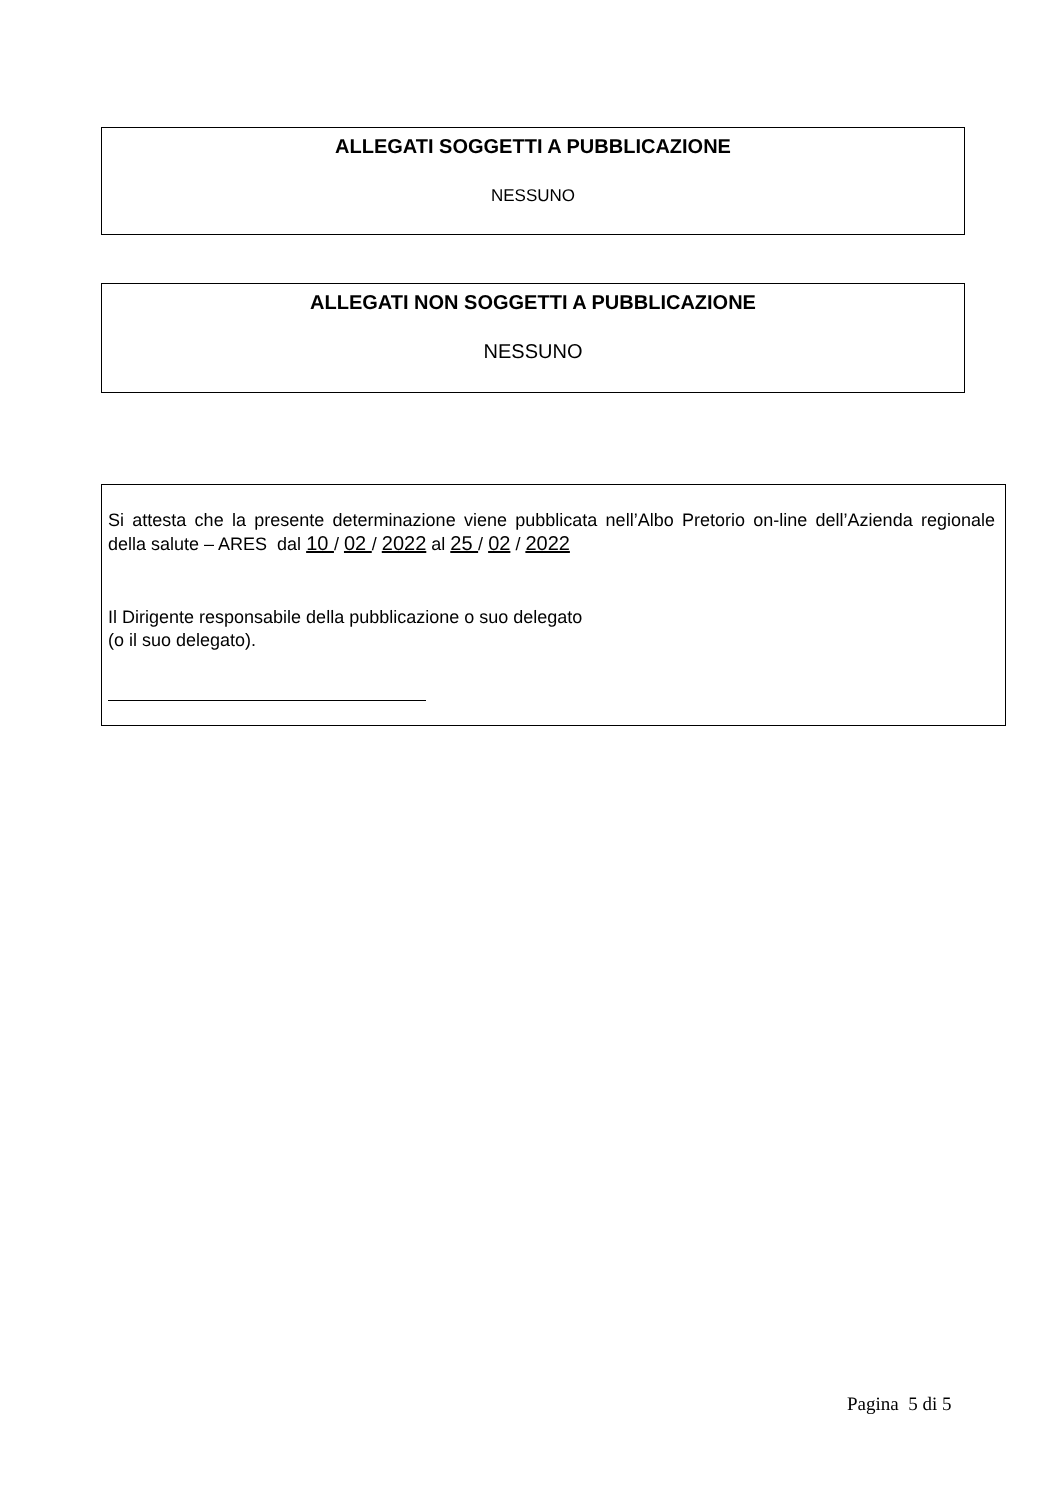ALLEGATI SOGGETTI A PUBBLICAZIONE
NESSUNO
ALLEGATI NON SOGGETTI A PUBBLICAZIONE
NESSUNO
Si attesta che la presente determinazione viene pubblicata nell’Albo Pretorio on-line dell’Azienda regionale della salute – ARES dal 10 / 02 / 2022 al 25 / 02 / 2022
Il Dirigente responsabile della pubblicazione o suo delegato
(o il suo delegato).
Pagina 5 di 5